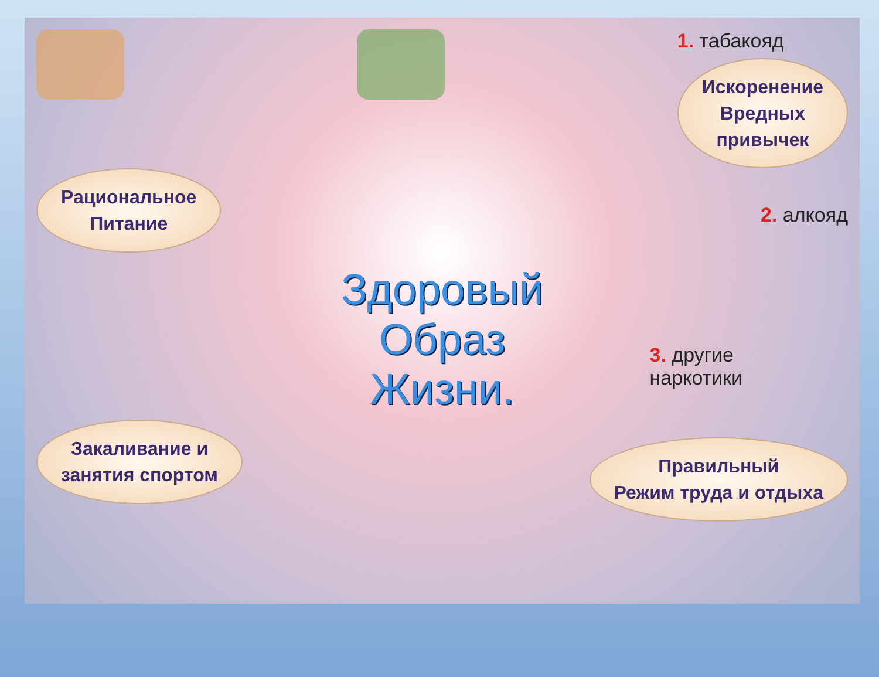1. табакояд
Искоренение
Вредных
привычек
Рациональное
Питание
2. алкояд
Здоровый
Образ
Жизни.
3. другие
наркотики
Закаливание и
занятия спортом
Правильный
Режим труда и отдыха